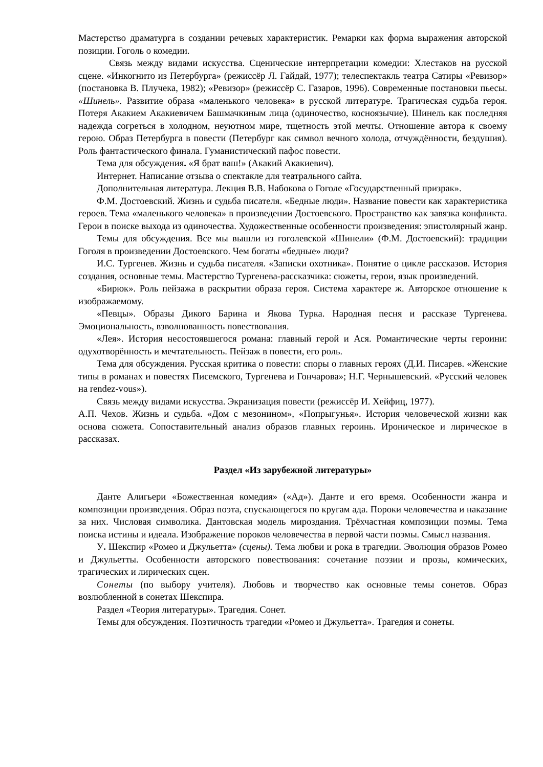Мастерство драматурга в создании речевых характеристик. Ремарки как форма выражения авторской позиции. Гоголь о комедии.
Связь между видами искусства. Сценические интерпретации комедии: Хлестаков на русской сцене. «Инкогнито из Петербурга» (режиссёр Л. Гайдай, 1977); телеспектакль театра Сатиры «Ревизор» (постановка В. Плучека, 1982); «Ревизор» (режиссёр С. Газаров, 1996). Современные постановки пьесы. «Шинель». Развитие образа «маленького человека» в русской литературе. Трагическая судьба героя. Потеря Акакием Акакиевичем Башмачкиным лица (одиночество, косноязычие). Шинель как последняя надежда согреться в холодном, неуютном мире, тщетность этой мечты. Отношение автора к своему герою. Образ Петербурга в повести (Петербург как символ вечного холода, отчуждённости, бездушия). Роль фантастического финала. Гуманистический пафос повести.
Тема для обсуждения. «Я брат ваш!» (Акакий Акакиевич).
Интернет. Написание отзыва о спектакле для театрального сайта.
Дополнительная литература. Лекция В.В. Набокова о Гоголе «Государственный призрак».
Ф.М. Достоевский. Жизнь и судьба писателя. «Бедные люди». Название повести как характеристика героев. Тема «маленького человека» в произведении Достоевского. Пространство как завязка конфликта. Герои в поиске выхода из одиночества. Художественные особенности произведения: эпистолярный жанр.
Темы для обсуждения. Все мы вышли из гоголевской «Шинели» (Ф.М. Достоевский): традиции Гоголя в произведении Достоевского. Чем богаты «бедные» люди?
И.С. Тургенев. Жизнь и судьба писателя. «Записки охотника». Понятие о цикле рассказов. История создания, основные темы. Мастерство Тургенева-рассказчика: сюжеты, герои, язык произведений.
«Бирюк». Роль пейзажа в раскрытии образа героя. Система характере ж. Авторское отношение к изображаемому.
«Певцы». Образы Дикого Барина и Якова Турка. Народная песня и рассказе Тургенева. Эмоциональность, взволнованность повествования.
«Лея». История несостоявшегося романа: главный герой и Ася. Романтические черты героини: одухотворённость и мечтательность. Пейзаж в повести, его роль.
Тема для обсуждения. Русская критика о повести: споры о главных героях (Д.И. Писарев. «Женские типы в романах и повестях Писемского, Тургенева и Гончарова»; Н.Г. Чернышевский. «Русский человек на rendez-vous»).
Связь между видами искусства. Экранизация повести (режиссёр И. Хейфиц, 1977).
А.П. Чехов. Жизнь и судьба. «Дом с мезонином», «Попрыгунья». История человеческой жизни как основа сюжета. Сопоставительный анализ образов главных героинь. Ироническое и лирическое в рассказах.
Раздел «Из зарубежной литературы»
Данте Алигьери «Божественная комедия» («Ад»). Данте и его время. Особенности жанра и композиции произведения. Образ поэта, спускающегося по кругам ада. Пороки человечества и наказание за них. Числовая символика. Дантовская модель мироздания. Трёхчастная композиции поэмы. Тема поиска истины и идеала. Изображение пороков человечества в первой части поэмы. Смысл названия.
У. Шекспир «Ромео и Джульетта» (сцены). Тема любви и рока в трагедии. Эволюция образов Ромео и Джульетты. Особенности авторского повествования: сочетание поэзии и прозы, комических, трагических и лирических сцен.
Сонеты (по выбору учителя). Любовь и творчество как основные темы сонетов. Образ возлюбленной в сонетах Шекспира.
Раздел «Теория литературы». Трагедия. Сонет.
Темы для обсуждения. Поэтичность трагедии «Ромео и Джульетта». Трагедия и сонеты.